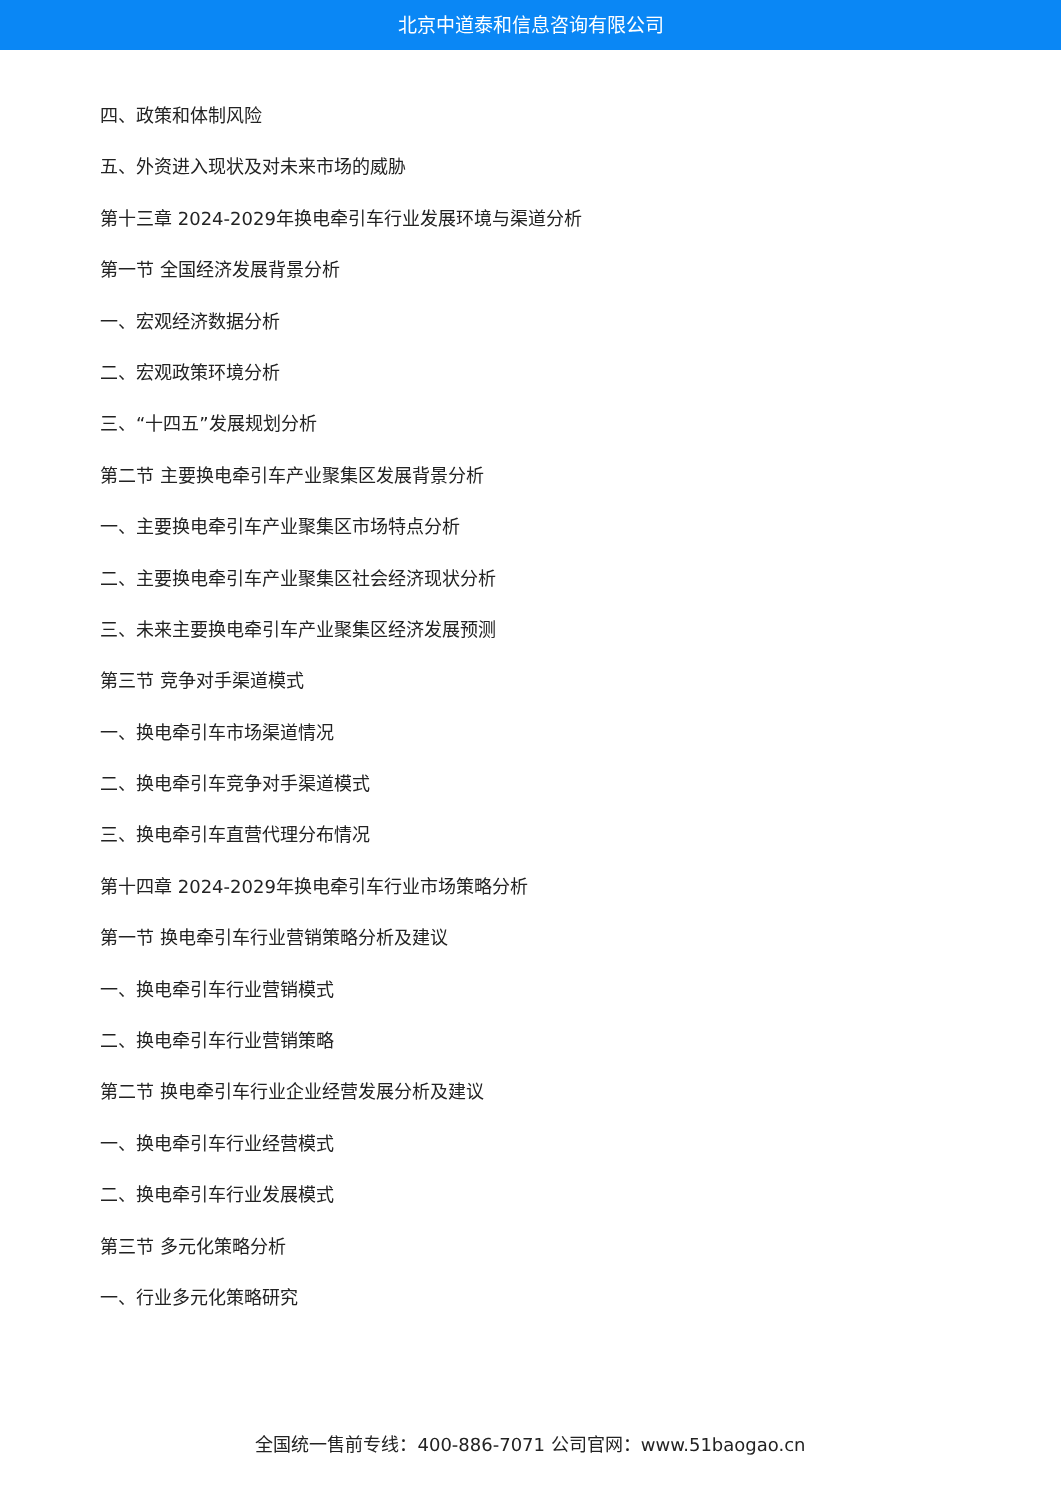北京中道泰和信息咨询有限公司
四、政策和体制风险
五、外资进入现状及对未来市场的威胁
第十三章 2024-2029年换电牵引车行业发展环境与渠道分析
第一节 全国经济发展背景分析
一、宏观经济数据分析
二、宏观政策环境分析
三、“十四五”发展规划分析
第二节 主要换电牵引车产业聚集区发展背景分析
一、主要换电牵引车产业聚集区市场特点分析
二、主要换电牵引车产业聚集区社会经济现状分析
三、未来主要换电牵引车产业聚集区经济发展预测
第三节 竞争对手渠道模式
一、换电牵引车市场渠道情况
二、换电牵引车竞争对手渠道模式
三、换电牵引车直营代理分布情况
第十四章 2024-2029年换电牵引车行业市场策略分析
第一节 换电牵引车行业营销策略分析及建议
一、换电牵引车行业营销模式
二、换电牵引车行业营销策略
第二节 换电牵引车行业企业经营发展分析及建议
一、换电牵引车行业经营模式
二、换电牵引车行业发展模式
第三节 多元化策略分析
一、行业多元化策略研究
全国统一售前专线：400-886-7071 公司官网：www.51baogao.cn